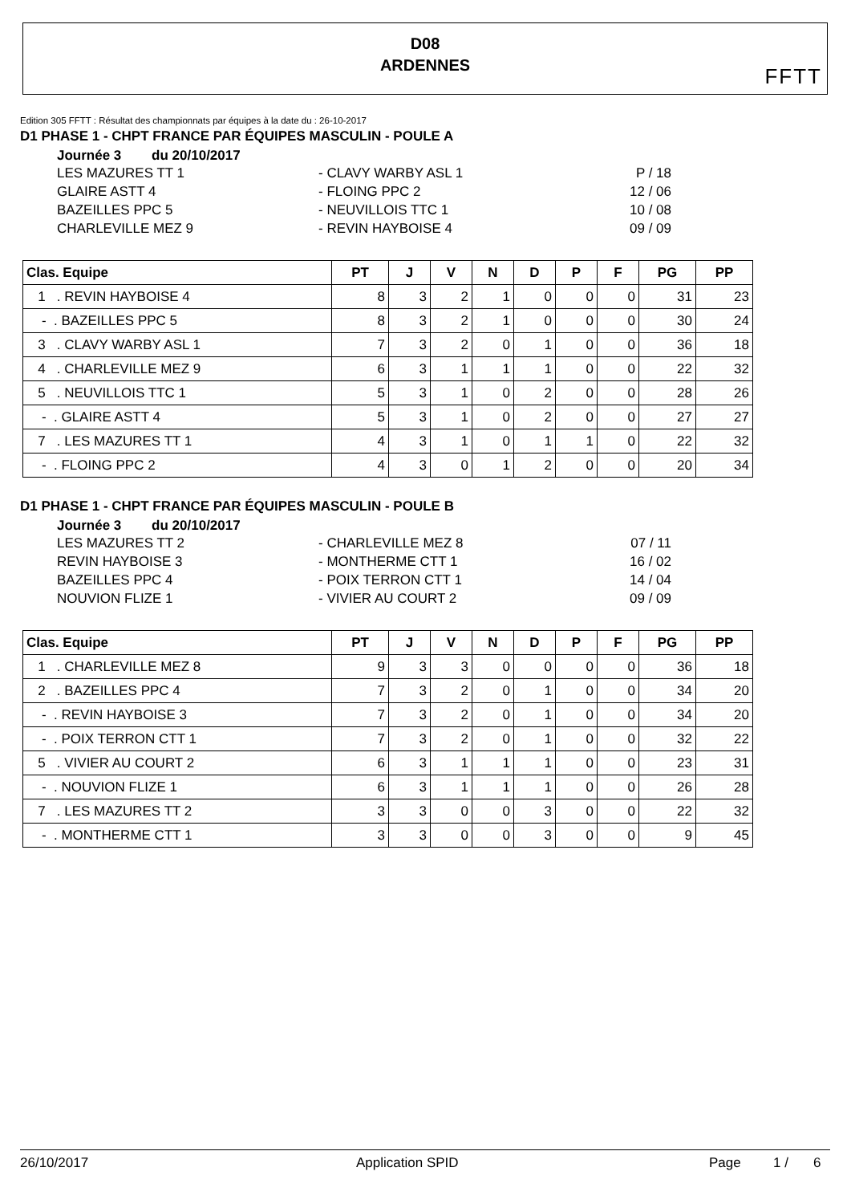D08
ARDENNES
FFTT
Edition 305 FFTT : Résultat des championnats par équipes à la date du : 26-10-2017
D1 PHASE 1 - CHPT FRANCE PAR ÉQUIPES MASCULIN - POULE A
Journée 3 du 20/10/2017
LES MAZURES TT 1 - CLAVY WARBY ASL 1 P / 18
GLAIRE ASTT 4 - FLOING PPC 2 12 / 06
BAZEILLES PPC 5 - NEUVILLOIS TTC 1 10 / 08
CHARLEVILLE MEZ 9 - REVIN HAYBOISE 4 09 / 09
| Clas. Equipe | PT | J | V | N | D | P | F | PG | PP |
| --- | --- | --- | --- | --- | --- | --- | --- | --- | --- |
| 1 . REVIN HAYBOISE 4 | 8 | 3 | 2 | 1 | 0 | 0 | 0 | 31 | 23 |
| - . BAZEILLES PPC 5 | 8 | 3 | 2 | 1 | 0 | 0 | 0 | 30 | 24 |
| 3 . CLAVY WARBY ASL 1 | 7 | 3 | 2 | 0 | 1 | 0 | 0 | 36 | 18 |
| 4 . CHARLEVILLE MEZ 9 | 6 | 3 | 1 | 1 | 1 | 0 | 0 | 22 | 32 |
| 5 . NEUVILLOIS TTC 1 | 5 | 3 | 1 | 0 | 2 | 0 | 0 | 28 | 26 |
| - . GLAIRE ASTT 4 | 5 | 3 | 1 | 0 | 2 | 0 | 0 | 27 | 27 |
| 7 . LES MAZURES TT 1 | 4 | 3 | 1 | 0 | 1 | 1 | 0 | 22 | 32 |
| - . FLOING PPC 2 | 4 | 3 | 0 | 1 | 2 | 0 | 0 | 20 | 34 |
D1 PHASE 1 - CHPT FRANCE PAR ÉQUIPES MASCULIN - POULE B
Journée 3 du 20/10/2017
LES MAZURES TT 2 - CHARLEVILLE MEZ 8 07 / 11
REVIN HAYBOISE 3 - MONTHERME CTT 1 16 / 02
BAZEILLES PPC 4 - POIX TERRON CTT 1 14 / 04
NOUVION FLIZE 1 - VIVIER AU COURT 2 09 / 09
| Clas. Equipe | PT | J | V | N | D | P | F | PG | PP |
| --- | --- | --- | --- | --- | --- | --- | --- | --- | --- |
| 1 . CHARLEVILLE MEZ 8 | 9 | 3 | 3 | 0 | 0 | 0 | 0 | 36 | 18 |
| 2 . BAZEILLES PPC 4 | 7 | 3 | 2 | 0 | 1 | 0 | 0 | 34 | 20 |
| - . REVIN HAYBOISE 3 | 7 | 3 | 2 | 0 | 1 | 0 | 0 | 34 | 20 |
| - . POIX TERRON CTT 1 | 7 | 3 | 2 | 0 | 1 | 0 | 0 | 32 | 22 |
| 5 . VIVIER AU COURT 2 | 6 | 3 | 1 | 1 | 1 | 0 | 0 | 23 | 31 |
| - . NOUVION FLIZE 1 | 6 | 3 | 1 | 1 | 1 | 0 | 0 | 26 | 28 |
| 7 . LES MAZURES TT 2 | 3 | 3 | 0 | 0 | 3 | 0 | 0 | 22 | 32 |
| - . MONTHERME CTT 1 | 3 | 3 | 0 | 0 | 3 | 0 | 0 | 9 | 45 |
26/10/2017 Application SPID Page 1 / 6